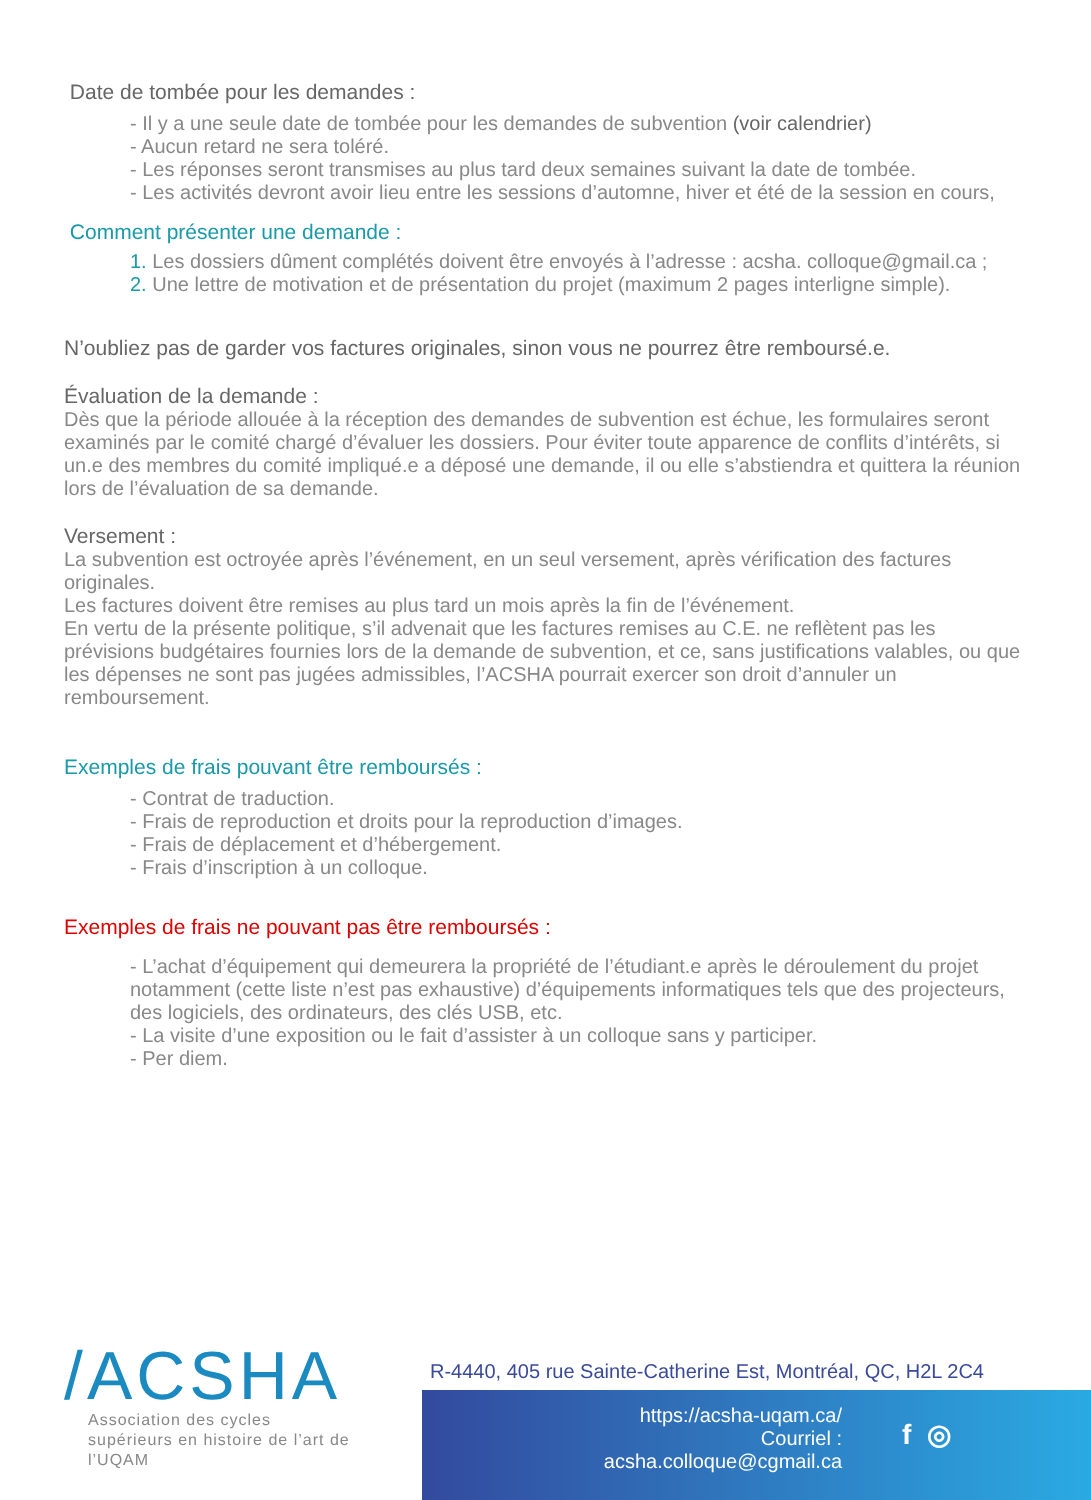Date de tombée pour les demandes :
- Il y a une seule date de tombée pour les demandes de subvention (voir calendrier)
- Aucun retard ne sera toléré.
- Les réponses seront transmises au plus tard deux semaines suivant la date de tombée.
- Les activités devront avoir lieu entre les sessions d’automne, hiver et été de la session en cours,
Comment présenter une demande :
1. Les dossiers dûment complétés doivent être envoyés à l’adresse : acsha. colloque@gmail.ca ;
2. Une lettre de motivation et de présentation du projet (maximum 2 pages interligne simple).
N’oubliez pas de garder vos factures originales, sinon vous ne pourrez être remboursé.e.
Évaluation de la demande :
Dès que la période allouée à la réception des demandes de subvention est échue, les formulaires seront examinés par le comité chargé d’évaluer les dossiers. Pour éviter toute apparence de conflits d’intérêts, si un.e des membres du comité impliqué.e a déposé une demande, il ou elle s’abstiendra et quittera la réunion lors de l’évaluation de sa demande.
Versement :
La subvention est octroyée après l’événement, en un seul versement, après vérification des factures originales.
Les factures doivent être remises au plus tard un mois après la fin de l’événement.
En vertu de la présente politique, s’il advenait que les factures remises au C.E. ne reflètent pas les prévisions budgétaires fournies lors de la demande de subvention, et ce, sans justifications valables, ou que les dépenses ne sont pas jugées admissibles, l’ACSHA pourrait exercer son droit d’annuler un remboursement.
Exemples de frais pouvant être remboursés :
- Contrat de traduction.
- Frais de reproduction et droits pour la reproduction d’images.
- Frais de déplacement et d’hébergement.
- Frais d’inscription à un colloque.
Exemples de frais ne pouvant pas être remboursés :
- L’achat d’équipement qui demeurera la propriété de l’étudiant.e après le déroulement du projet notamment (cette liste n’est pas exhaustive) d’équipements informatiques tels que des projecteurs, des logiciels, des ordinateurs, des clés USB, etc.
- La visite d’une exposition ou le fait d’assister à un colloque sans y participer.
- Per diem.
/ACSHA
Association des cycles supérieurs en histoire de l’art de l’UQAM
R-4440, 405 rue Sainte-Catherine Est, Montréal, QC, H2L 2C4
https://acsha-uqam.ca/
Courriel : acsha.colloque@cgmail.ca
f ◎